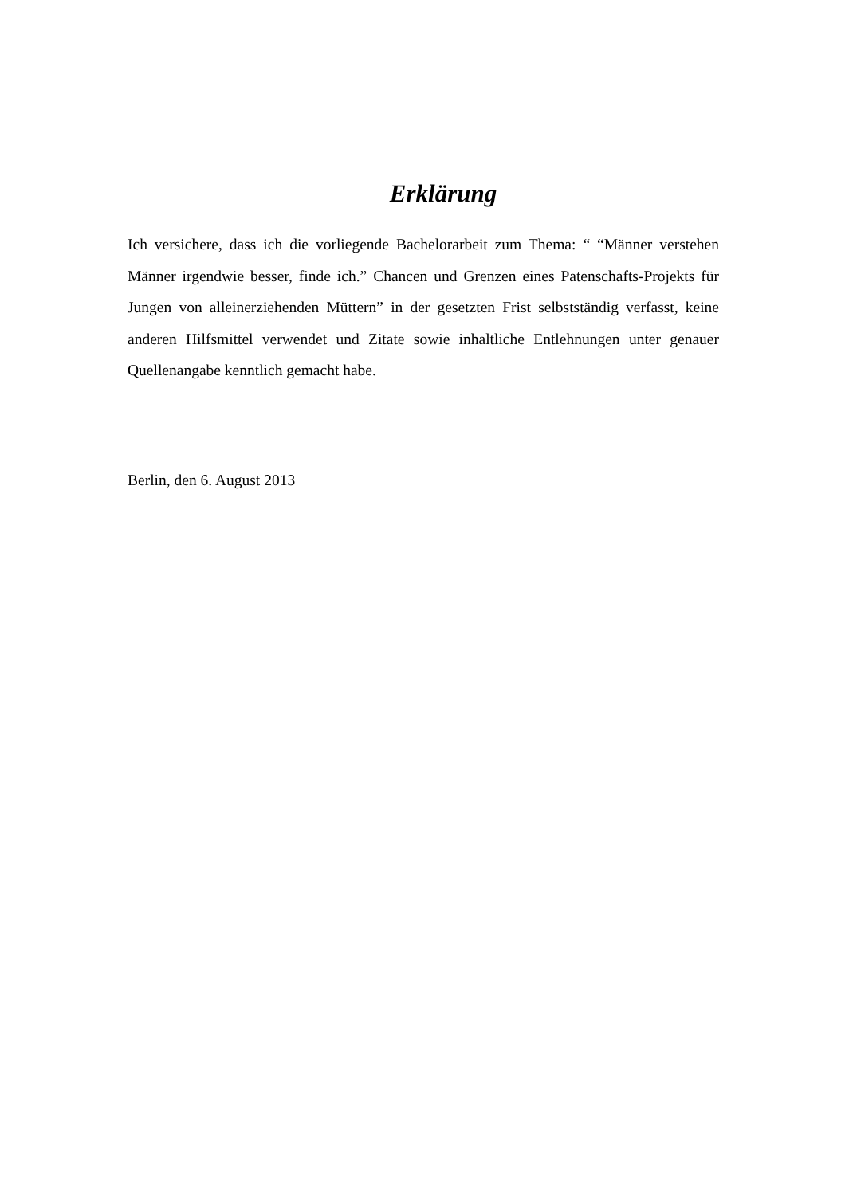Erklärung
Ich versichere, dass ich die vorliegende Bachelorarbeit zum Thema: “ “Männer verstehen Männer irgendwie besser, finde ich.” Chancen und Grenzen eines Patenschafts-Projekts für Jungen von alleinerziehenden Müttern” in der gesetzten Frist selbstständig verfasst, keine anderen Hilfsmittel verwendet und Zitate sowie inhaltliche Entlehnungen unter genauer Quellenangabe kenntlich gemacht habe.
Berlin, den 6. August 2013